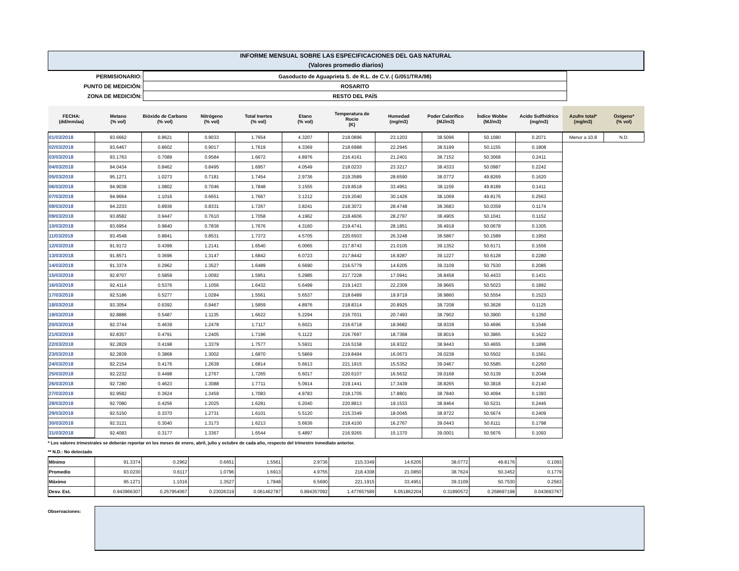INFORME MENSUAL SOBRE LAS ESPECIFICACIONES DEL GAS NATURAL
(Valores promedio diarios)
| PERMISIONARIO: | Gasoducto de Aguaprieta S. de R.L. de C.V. ( G/051/TRA/98) |
| PUNTO DE MEDICIÓN: | ROSARITO |
| ZONA DE MEDICIÓN: | RESTO DEL PAÍS |
| FECHA: (dd/mm/aa) | Metano (% vol) | Bióxido de Carbono (% vol) | Nitrógeno (% vol) | Total Inertes (% vol) | Etano (% vol) | Temperatura de Rocio (K) | Humedad (mg/m3) | Poder Calorífico (MJ/m3) | Índice Wobbe (MJ/m3) | Acido Sulfhídrico (mg/m3) | Azufre total* (mg/m3) | Oxígeno* (% vol) |
| --- | --- | --- | --- | --- | --- | --- | --- | --- | --- | --- | --- | --- |
| 01/03/2018 | 93.6662 | 0.8621 | 0.9033 | 1.7654 | 4.3207 | 218.0896 | 23.1203 | 38.5096 | 50.1080 | 0.2071 | Menor a 10.8 | N.D. |
| 02/03/2018 | 93.6467 | 0.8602 | 0.9017 | 1.7619 | 4.3369 | 218.6988 | 22.2945 | 38.5199 | 50.1155 | 0.1808 | | |
| 03/03/2018 | 93.1763 | 0.7089 | 0.9584 | 1.6672 | 4.8976 | 216.4161 | 21.2401 | 38.7152 | 50.3068 | 0.2411 | | |
| 04/03/2018 | 94.0434 | 0.8462 | 0.8495 | 1.6957 | 4.0549 | 218.0233 | 23.3217 | 38.4333 | 50.0987 | 0.2242 | | |
| 05/03/2018 | 95.1271 | 1.0273 | 0.7181 | 1.7454 | 2.9736 | 219.3589 | 28.6590 | 38.0772 | 49.8269 | 0.1620 | | |
| 06/03/2018 | 94.9038 | 1.0802 | 0.7046 | 1.7848 | 3.1555 | 219.8518 | 33.4951 | 38.1159 | 49.8189 | 0.1411 | | |
| 07/03/2018 | 94.9664 | 1.1016 | 0.6651 | 1.7667 | 3.1212 | 219.2040 | 30.1426 | 38.1069 | 49.8176 | 0.2563 | | |
| 08/03/2018 | 94.2233 | 0.8936 | 0.8331 | 1.7267 | 3.8241 | 218.3072 | 28.4748 | 38.3683 | 50.0359 | 0.1174 | | |
| 09/03/2018 | 93.8582 | 0.9447 | 0.7610 | 1.7058 | 4.1962 | 218.4606 | 28.2797 | 38.4905 | 50.1041 | 0.1152 | | |
| 10/03/2018 | 93.6954 | 0.9840 | 0.7836 | 1.7676 | 4.3160 | 219.4741 | 28.1851 | 38.4918 | 50.0678 | 0.1305 | | |
| 11/03/2018 | 93.4548 | 0.8841 | 0.8531 | 1.7372 | 4.5705 | 220.6503 | 26.3248 | 38.5867 | 50.1589 | 0.1950 | | |
| 12/03/2018 | 91.9172 | 0.4399 | 1.2141 | 1.6540 | 6.0065 | 217.8743 | 21.0105 | 39.1352 | 50.6171 | 0.1556 | | |
| 13/03/2018 | 91.8571 | 0.3696 | 1.3147 | 1.6842 | 6.0723 | 217.8442 | 16.9287 | 39.1227 | 50.6128 | 0.2280 | | |
| 14/03/2018 | 91.3374 | 0.2962 | 1.3527 | 1.6489 | 6.5690 | 216.5779 | 14.6205 | 39.3109 | 50.7530 | 0.2085 | | |
| 15/03/2018 | 92.8707 | 0.5859 | 1.0092 | 1.5951 | 5.2985 | 217.7228 | 17.0941 | 38.8458 | 50.4433 | 0.1431 | | |
| 16/03/2018 | 92.4114 | 0.5376 | 1.1056 | 1.6432 | 5.6499 | 219.1423 | 22.2309 | 38.9665 | 50.5023 | 0.1892 | | |
| 17/03/2018 | 92.5186 | 0.5277 | 1.0284 | 1.5561 | 5.6537 | 218.6489 | 19.9719 | 38.9860 | 50.5554 | 0.1523 | | |
| 18/03/2018 | 93.3054 | 0.6392 | 0.9467 | 1.5859 | 4.8976 | 218.8314 | 20.8925 | 38.7208 | 50.3628 | 0.1125 | | |
| 19/03/2018 | 92.8886 | 0.5487 | 1.1135 | 1.6622 | 5.2294 | 216.7031 | 20.7493 | 38.7902 | 50.3900 | 0.1350 | | |
| 20/03/2018 | 92.3744 | 0.4639 | 1.2478 | 1.7117 | 5.6021 | 216.6718 | 18.9682 | 38.9339 | 50.4696 | 0.1546 | | |
| 21/03/2018 | 92.8357 | 0.4791 | 1.2405 | 1.7196 | 5.1122 | 216.7697 | 18.7368 | 38.8019 | 50.3865 | 0.1622 | | |
| 22/03/2018 | 92.2829 | 0.4198 | 1.3379 | 1.7577 | 5.5931 | 216.5158 | 16.9322 | 38.9443 | 50.4655 | 0.1896 | | |
| 23/03/2018 | 92.2839 | 0.3868 | 1.3002 | 1.6870 | 5.5869 | 219.8494 | 16.0673 | 39.0238 | 50.5502 | 0.1561 | | |
| 24/03/2018 | 92.2154 | 0.4176 | 1.2639 | 1.6814 | 5.6613 | 221.1915 | 15.5352 | 39.0467 | 50.5585 | 0.2260 | | |
| 25/03/2018 | 92.2232 | 0.4498 | 1.2767 | 1.7265 | 5.6017 | 220.6107 | 16.5632 | 39.0168 | 50.5139 | 0.2048 | | |
| 26/03/2018 | 92.7280 | 0.4623 | 1.3088 | 1.7711 | 5.0914 | 219.1441 | 17.3439 | 38.8265 | 50.3818 | 0.2140 | | |
| 27/03/2018 | 92.9582 | 0.3624 | 1.3459 | 1.7083 | 4.9783 | 218.1705 | 17.8801 | 38.7840 | 50.4094 | 0.1393 | | |
| 28/03/2018 | 92.7080 | 0.4256 | 1.2025 | 1.6281 | 5.2040 | 220.8813 | 19.1533 | 38.9464 | 50.5231 | 0.2445 | | |
| 29/03/2018 | 92.5150 | 0.3370 | 1.2731 | 1.6101 | 5.5120 | 215.3349 | 18.0045 | 38.9722 | 50.5674 | 0.2409 | | |
| 30/03/2018 | 92.3121 | 0.3040 | 1.3173 | 1.6213 | 5.6636 | 219.4100 | 16.2767 | 39.0443 | 50.6111 | 0.1798 | | |
| 31/03/2018 | 92.4083 | 0.3177 | 1.3367 | 1.6544 | 5.4897 | 216.9265 | 15.1370 | 39.0001 | 50.5676 | 0.1093 | | |
* Los valores trimestrales se deberán reportar en los meses de enero, abril, julio y octubre de cada año, respecto del trimestre inmediato anterior.
** N.D.: No detectado
| Mínimo | 91.3374 | 0.2962 | 0.6651 | 1.5561 | 2.9736 | 215.3349 | 14.6205 | 38.0772 | 49.8176 | 0.1093 |
| Promedio | 93.0230 | 0.6117 | 1.0796 | 1.6913 | 4.9755 | 218.4308 | 21.0850 | 38.7624 | 50.3452 | 0.1779 |
| Máximo | 95.1271 | 1.1016 | 1.3527 | 1.7848 | 6.5690 | 221.1915 | 33.4951 | 39.3109 | 50.7530 | 0.2563 |
| Desv. Est. | 0.943966307 | 0.257954067 | 0.23026319 | 0.061462787 | 0.894357092 | 1.477657589 | 5.051862204 | 0.31890572 | 0.258697198 | 0.043693767 |
Observaciones: